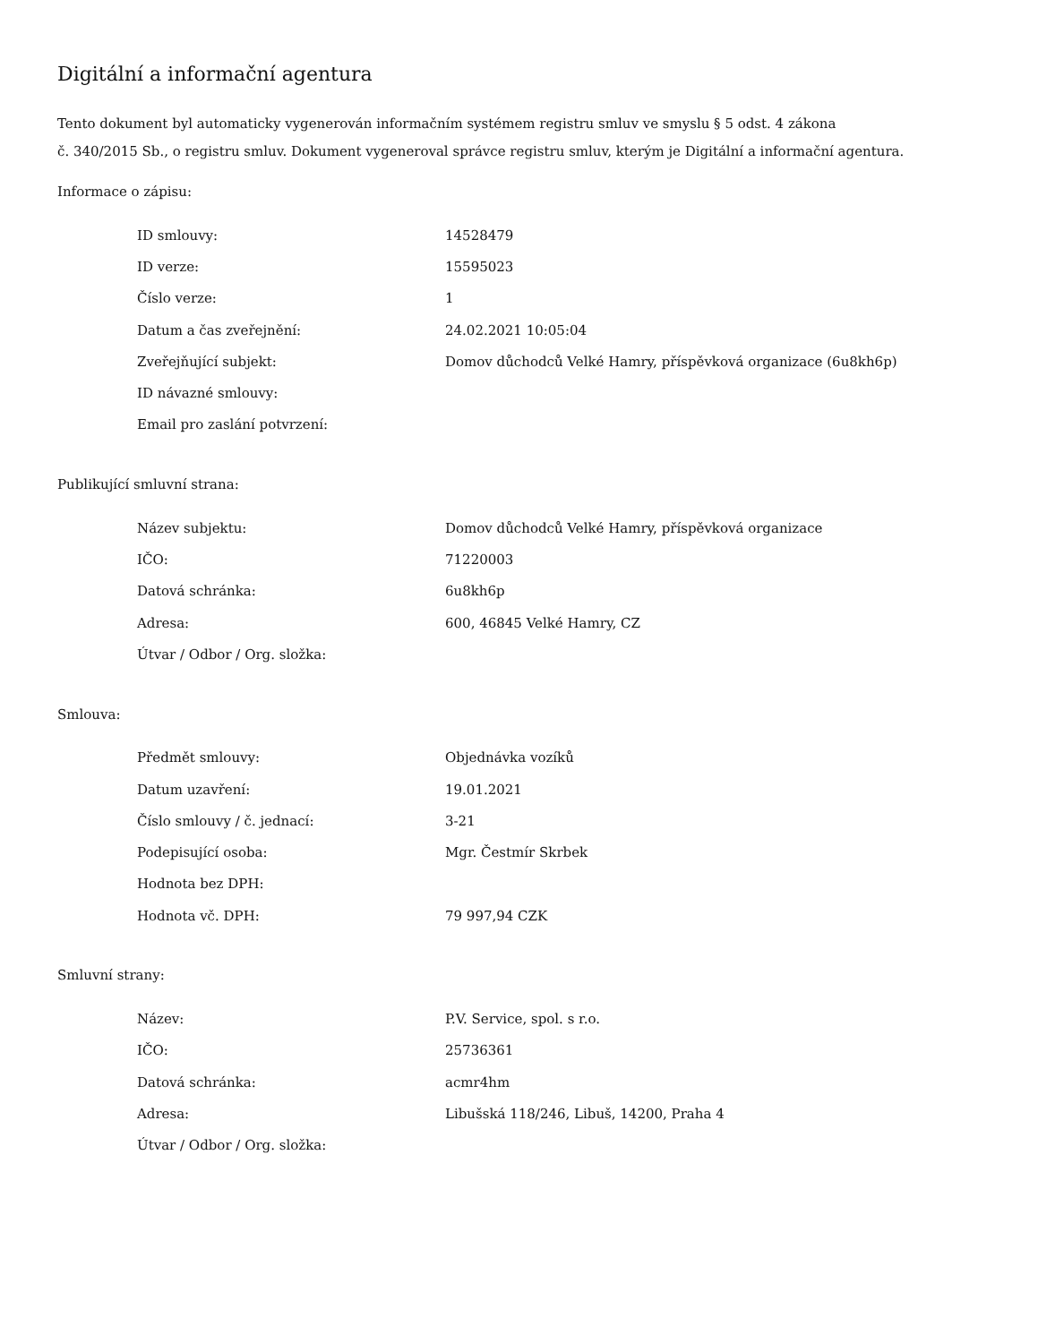Digitální a informační agentura
Tento dokument byl automaticky vygenerován informačním systémem registru smluv ve smyslu § 5 odst. 4 zákona
č. 340/2015 Sb., o registru smluv. Dokument vygeneroval správce registru smluv, kterým je Digitální a informační agentura.
Informace o zápisu:
| ID smlouvy: | 14528479 |
| ID verze: | 15595023 |
| Číslo verze: | 1 |
| Datum a čas zveřejnění: | 24.02.2021 10:05:04 |
| Zveřejňující subjekt: | Domov důchodců Velké Hamry, příspěvková organizace (6u8kh6p) |
| ID návazné smlouvy: | |
| Email pro zaslání potvrzení: | |
Publikující smluvní strana:
| Název subjektu: | Domov důchodců Velké Hamry, příspěvková organizace |
| IČO: | 71220003 |
| Datová schránka: | 6u8kh6p |
| Adresa: | 600, 46845 Velké Hamry, CZ |
| Útvar / Odbor / Org. složka: | |
Smlouva:
| Předmět smlouvy: | Objednávka vozíků |
| Datum uzavření: | 19.01.2021 |
| Číslo smlouvy / č. jednací: | 3-21 |
| Podepisující osoba: | Mgr. Čestmír Skrbek |
| Hodnota bez DPH: | |
| Hodnota vč. DPH: | 79 997,94 CZK |
Smluvní strany:
| Název: | P.V. Service, spol. s r.o. |
| IČO: | 25736361 |
| Datová schránka: | acmr4hm |
| Adresa: | Libušská 118/246, Libuš, 14200, Praha 4 |
| Útvar / Odbor / Org. složka: | |